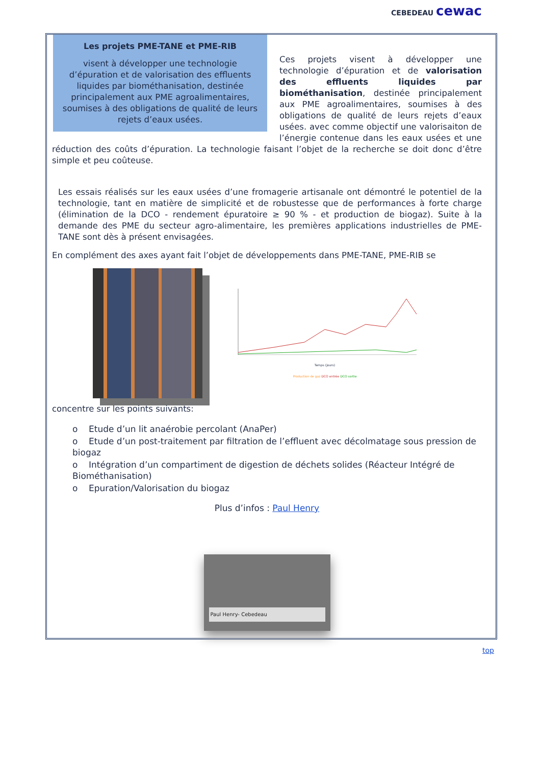CEBEDEAU cewac
Les projets PME-TANE et PME-RIB
visent à développer une technologie d’épuration et de valorisation des effluents liquides par biométhanisation, destinée principalement aux PME agroalimentaires, soumises à des obligations de qualité de leurs rejets d’eaux usées.
Ces projets visent à développer une technologie d’épuration et de valorisation des effluents liquides par biométhanisation, destinée principalement aux PME agroalimentaires, soumises à des obligations de qualité de leurs rejets d’eaux usées. avec comme objectif une valorisaiton de l’énergie contenue dans les eaux usées et une réduction des coûts d’épuration. La technologie faisant l’objet de la recherche se doit donc d’être simple et peu coûteuse.
Les essais réalisés sur les eaux usées d’une fromagerie artisanale ont démontré le potentiel de la technologie, tant en matière de simplicité et de robustesse que de performances à forte charge (élimination de la DCO - rendement épuratoire ≥ 90 % - et production de biogaz). Suite à la demande des PME du secteur agro-alimentaire, les premières applications industrielles de PME-TANE sont dès à présent envisagées.
En complément des axes ayant fait l’objet de développements dans PME-TANE, PME-RIB se
Temps (jours)
Production de gaz DCO entrée DCO sortie
concentre sur les points suivants:
o Etude d’un lit anaérobie percolant (AnaPer)
o Etude d’un post-traitement par filtration de l’effluent avec décolmatage sous pression de biogaz
o Intégration d’un compartiment de digestion de déchets solides (Réacteur Intégré de Biométhanisation)
o Epuration/Valorisation du biogaz
Plus d’infos : Paul Henry
Paul Henry- Cebedeau
top